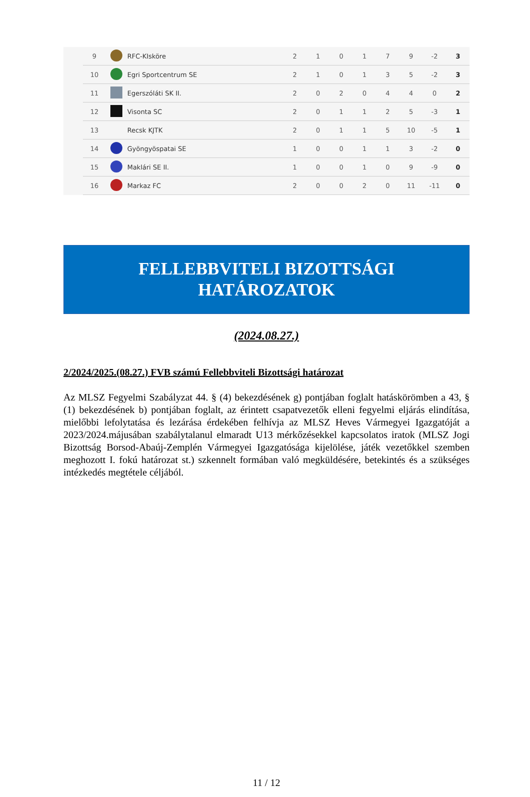| | 9 | | RFC-KIsköre | 2 | 1 | 0 | 1 | 7 | 9 | -2 | 3 |
| | 10 | | Egri Sportcentrum SE | 2 | 1 | 0 | 1 | 3 | 5 | -2 | 3 |
| | 11 | | Egerszóláti SK II. | 2 | 0 | 2 | 0 | 4 | 4 | 0 | 2 |
| | 12 | | Visonta SC | 2 | 0 | 1 | 1 | 2 | 5 | -3 | 1 |
| | 13 | | Recsk KJTK | 2 | 0 | 1 | 1 | 5 | 10 | -5 | 1 |
| | 14 | | Gyöngyöspatai SE | 1 | 0 | 0 | 1 | 1 | 3 | -2 | 0 |
| | 15 | | Maklári SE II. | 1 | 0 | 0 | 1 | 0 | 9 | -9 | 0 |
| | 16 | | Markaz FC | 2 | 0 | 0 | 2 | 0 | 11 | -11 | 0 |
FELLEBBVITELI BIZOTTSÁGI
HATÁROZATOK
(2024.08.27.)
2/2024/2025.(08.27.) FVB számú Fellebbviteli Bizottsági határozat
Az MLSZ Fegyelmi Szabályzat 44. § (4) bekezdésének g) pontjában foglalt hatáskörömben a 43, § (1) bekezdésének b) pontjában foglalt, az érintett csapatvezetők elleni fegyelmi eljárás elindítása, mielőbbi lefolytatása és lezárása érdekében felhívja az MLSZ Heves Vármegyei Igazgatóját a 2023/2024.májusában szabálytalanul elmaradt U13 mérkőzésekkel kapcsolatos iratok (MLSZ Jogi Bizottság Borsod-Abaúj-Zemplén Vármegyei Igazgatósága kijelölése, játék vezetőkkel szemben meghozott I. fokú határozat st.) szkennelt formában való megküldésére, betekintés és a szükséges intézkedés megtétele céljából.
11 / 12